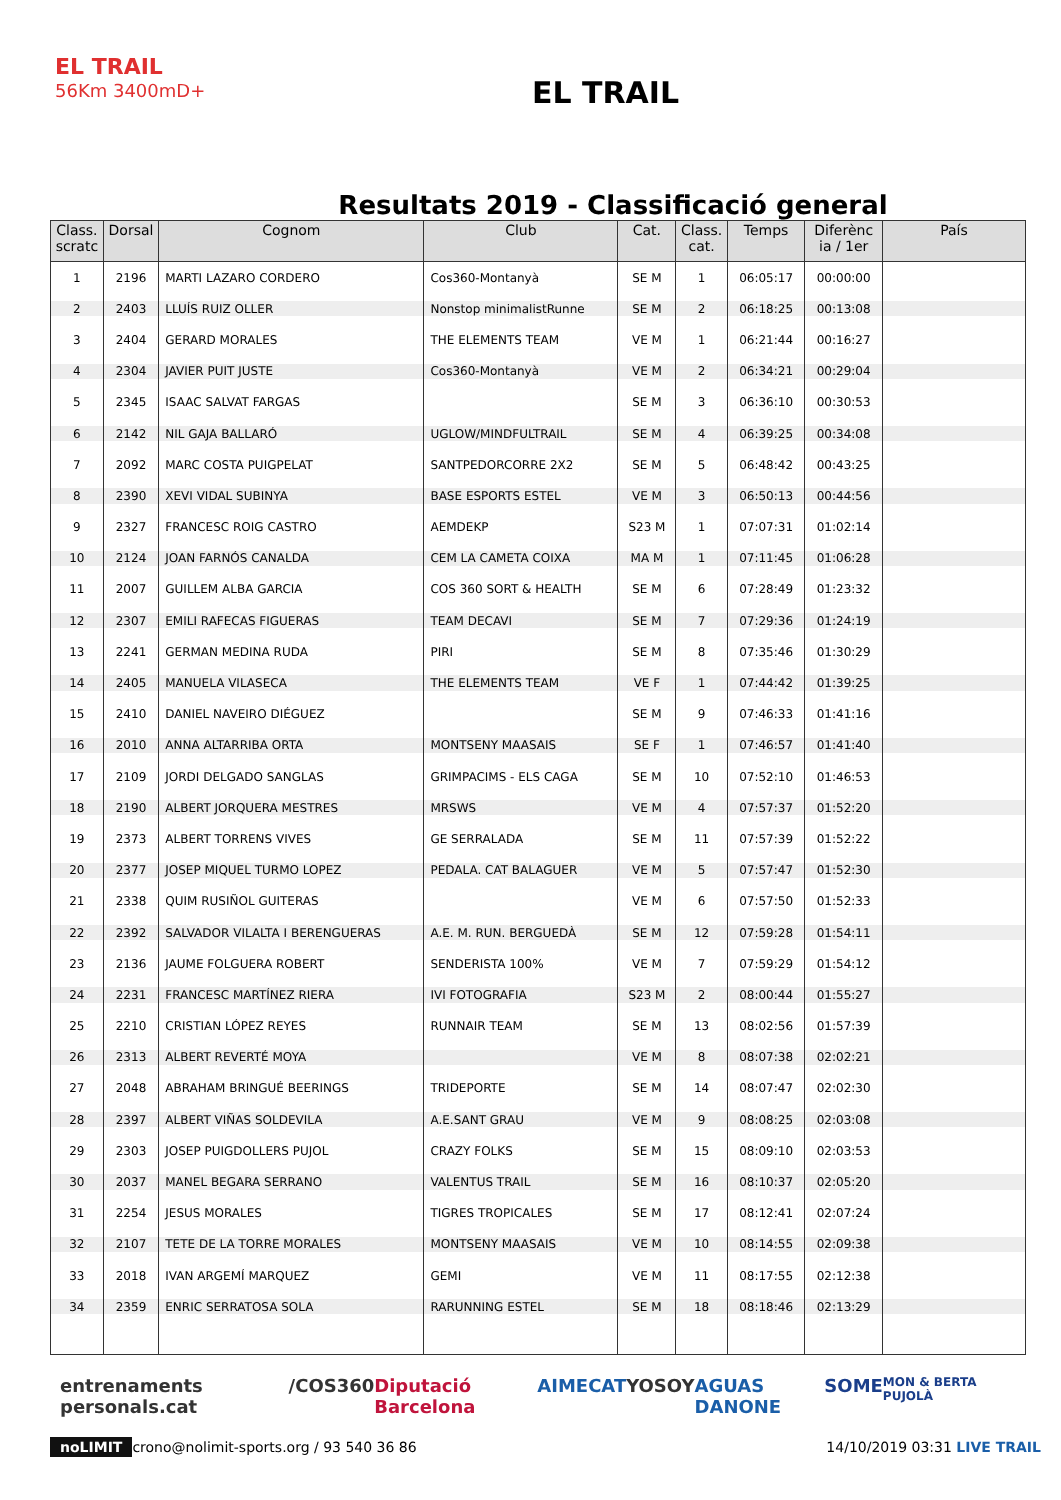EL TRAIL
56Km 3400mD+
EL TRAIL
Resultats 2019 - Classificació general
| Class. scratc | Dorsal | Cognom | Club | Cat. | Class. cat. | Temps | Diferènc ia / 1er | País |
| --- | --- | --- | --- | --- | --- | --- | --- | --- |
| 1 | 2196 | MARTI LAZARO CORDERO | Cos360-Montanyà | SE M | 1 | 06:05:17 | 00:00:00 | |
| 2 | 2403 | LLUÍS RUIZ OLLER | Nonstop minimalistRunne | SE M | 2 | 06:18:25 | 00:13:08 | |
| 3 | 2404 | GERARD MORALES | THE ELEMENTS TEAM | VE M | 1 | 06:21:44 | 00:16:27 | |
| 4 | 2304 | JAVIER PUIT JUSTE | Cos360-Montanyà | VE M | 2 | 06:34:21 | 00:29:04 | |
| 5 | 2345 | ISAAC SALVAT FARGAS | | SE M | 3 | 06:36:10 | 00:30:53 | |
| 6 | 2142 | NIL GAJA BALLARÓ | UGLOW/MINDFULTRAIL | SE M | 4 | 06:39:25 | 00:34:08 | |
| 7 | 2092 | MARC COSTA PUIGPELAT | SANTPEDORCORRE 2X2 | SE M | 5 | 06:48:42 | 00:43:25 | |
| 8 | 2390 | XEVI VIDAL SUBINYA | BASE ESPORTS ESTEL | VE M | 3 | 06:50:13 | 00:44:56 | |
| 9 | 2327 | FRANCESC ROIG CASTRO | AEMDEKP | S23 M | 1 | 07:07:31 | 01:02:14 | |
| 10 | 2124 | JOAN FARNÓS CANALDA | CEM LA CAMETA COIXA | MA M | 1 | 07:11:45 | 01:06:28 | |
| 11 | 2007 | GUILLEM ALBA GARCIA | COS 360 SORT & HEALTH | SE M | 6 | 07:28:49 | 01:23:32 | |
| 12 | 2307 | EMILI RAFECAS FIGUERAS | TEAM DECAVI | SE M | 7 | 07:29:36 | 01:24:19 | |
| 13 | 2241 | GERMAN MEDINA RUDA | PIRI | SE M | 8 | 07:35:46 | 01:30:29 | |
| 14 | 2405 | MANUELA VILASECA | THE ELEMENTS TEAM | VE F | 1 | 07:44:42 | 01:39:25 | |
| 15 | 2410 | DANIEL NAVEIRO DIÉGUEZ | | SE M | 9 | 07:46:33 | 01:41:16 | |
| 16 | 2010 | ANNA ALTARRIBA ORTA | MONTSENY MAASAIS | SE F | 1 | 07:46:57 | 01:41:40 | |
| 17 | 2109 | JORDI DELGADO SANGLAS | GRIMPACIMS - ELS CAGA | SE M | 10 | 07:52:10 | 01:46:53 | |
| 18 | 2190 | ALBERT JORQUERA MESTRES | MRSWS | VE M | 4 | 07:57:37 | 01:52:20 | |
| 19 | 2373 | ALBERT TORRENS VIVES | GE SERRALADA | SE M | 11 | 07:57:39 | 01:52:22 | |
| 20 | 2377 | JOSEP MIQUEL TURMO LOPEZ | PEDALA. CAT BALAGUER | VE M | 5 | 07:57:47 | 01:52:30 | |
| 21 | 2338 | QUIM RUSIÑOL GUITERAS | | VE M | 6 | 07:57:50 | 01:52:33 | |
| 22 | 2392 | SALVADOR VILALTA I BERENGUERAS | A.E. M. RUN. BERGUEDÀ | SE M | 12 | 07:59:28 | 01:54:11 | |
| 23 | 2136 | JAUME FOLGUERA ROBERT | SENDERISTA 100% | VE M | 7 | 07:59:29 | 01:54:12 | |
| 24 | 2231 | FRANCESC MARTÍNEZ RIERA | IVI FOTOGRAFIA | S23 M | 2 | 08:00:44 | 01:55:27 | |
| 25 | 2210 | CRISTIAN LÓPEZ REYES | RUNNAIR TEAM | SE M | 13 | 08:02:56 | 01:57:39 | |
| 26 | 2313 | ALBERT REVERTÉ MOYA | | VE M | 8 | 08:07:38 | 02:02:21 | |
| 27 | 2048 | ABRAHAM BRINGUÉ BEERINGS | TRIDEPORTE | SE M | 14 | 08:07:47 | 02:02:30 | |
| 28 | 2397 | ALBERT VIÑAS SOLDEVILA | A.E.SANT GRAU | VE M | 9 | 08:08:25 | 02:03:08 | |
| 29 | 2303 | JOSEP PUIGDOLLERS PUJOL | CRAZY FOLKS | SE M | 15 | 08:09:10 | 02:03:53 | |
| 30 | 2037 | MANEL BEGARA SERRANO | VALENTUS TRAIL | SE M | 16 | 08:10:37 | 02:05:20 | |
| 31 | 2254 | JESUS MORALES | TIGRES TROPICALES | SE M | 17 | 08:12:41 | 02:07:24 | |
| 32 | 2107 | TETE DE LA TORRE MORALES | MONTSENY MAASAIS | VE M | 10 | 08:14:55 | 02:09:38 | |
| 33 | 2018 | IVAN ARGEMÍ MARQUEZ | GEMI | VE M | 11 | 08:17:55 | 02:12:38 | |
| 34 | 2359 | ENRIC SERRATOSA SOLA | RARUNNING ESTEL | SE M | 18 | 08:18:46 | 02:13:29 | |
entrenaments personals.cat /COS360 Diputació Barcelona AIMECAT YOSOY AGUAS DANONE SOME MON & BERTA PUJOLÀ
noLIMIT crono@nolimit-sports.org / 93 540 36 86 14/10/2019 03:31 LIVE TRAIL